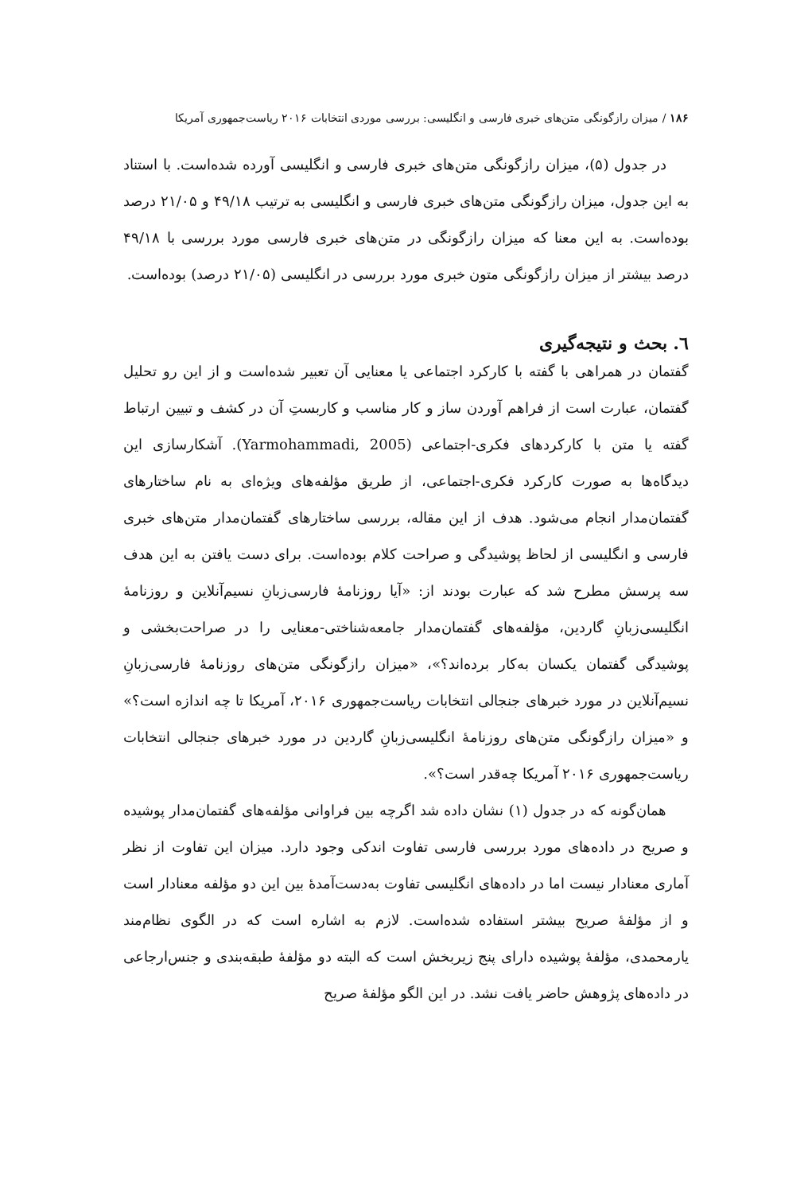۱۸۶ / میزان رازگونگی متن‌های خبری فارسی و انگلیسی: بررسی موردی انتخابات ۲۰۱۶ ریاست‌جمهوری آمریکا
در جدول (۵)، میزان رازگونگی متن‌های خبری فارسی و انگلیسی آورده شده‌است. با استناد به این جدول، میزان رازگونگی متن‌های خبری فارسی و انگلیسی به ترتیب ۴۹/۱۸ و ۲۱/۰۵ درصد بوده‌است. به این معنا که میزان رازگونگی در متن‌های خبری فارسی مورد بررسی با ۴۹/۱۸ درصد بیشتر از میزان رازگونگی متون خبری مورد بررسی در انگلیسی (۲۱/۰۵ درصد) بوده‌است.
٦. بحث و نتیجه‌گیری
گفتمان در همراهی با گفته با کارکرد اجتماعی یا معنایی آن تعبیر شده‌است و از این رو تحلیل گفتمان، عبارت است از فراهم آوردن ساز و کار مناسب و کاربستِ آن در کشف و تبیین ارتباط گفته یا متن با کارکردهای فکری-اجتماعی (Yarmohammadi, 2005). آشکارسازی این دیدگاه‌ها به صورت کارکرد فکری-اجتماعی، از طریق مؤلفه‌های ویژه‌ای به نام ساختارهای گفتمان‌مدار انجام می‌شود. هدف از این مقاله، بررسی ساختارهای گفتمان‌مدار متن‌های خبری فارسی و انگلیسی از لحاظ پوشیدگی و صراحت کلام بوده‌است. برای دست یافتن به این هدف سه پرسش مطرح شد که عبارت بودند از: «آیا روزنامهٔ فارسی‌زبانِ نسیم‌آنلاین و روزنامهٔ انگلیسی‌زبانِ گاردین، مؤلفه‌های گفتمان‌مدار جامعه‌شناختی-معنایی را در صراحت‌بخشی و پوشیدگی گفتمان یکسان به‌کار برده‌اند؟»، «میزان رازگونگی متن‌های روزنامهٔ فارسی‌زبانِ نسیم‌آنلاین در مورد خبرهای جنجالی انتخابات ریاست‌جمهوری ۲۰۱۶، آمریکا تا چه اندازه است؟» و «میزان رازگونگی متن‌های روزنامهٔ انگلیسی‌زبانِ گاردین در مورد خبرهای جنجالی انتخابات ریاست‌جمهوری ۲۰۱۶ آمریکا چه‌قدر است؟».
همان‌گونه که در جدول (۱) نشان داده شد اگرچه بین فراوانی مؤلفه‌های گفتمان‌مدار پوشیده و صریح در داده‌های مورد بررسی فارسی تفاوت اندکی وجود دارد. میزان این تفاوت از نظر آماری معنادار نیست اما در داده‌های انگلیسی تفاوت به‌دست‌آمدهٔ بین این دو مؤلفه معنادار است و از مؤلفهٔ صریح بیشتر استفاده شده‌است. لازم به اشاره است که در الگوی نظام‌مند یارمحمدی، مؤلفهٔ پوشیده دارای پنج زیربخش است که البته دو مؤلفهٔ طبقه‌بندی و جنس‌ارجاعی در داده‌های پژوهش حاضر یافت نشد. در این الگو مؤلفهٔ صریح